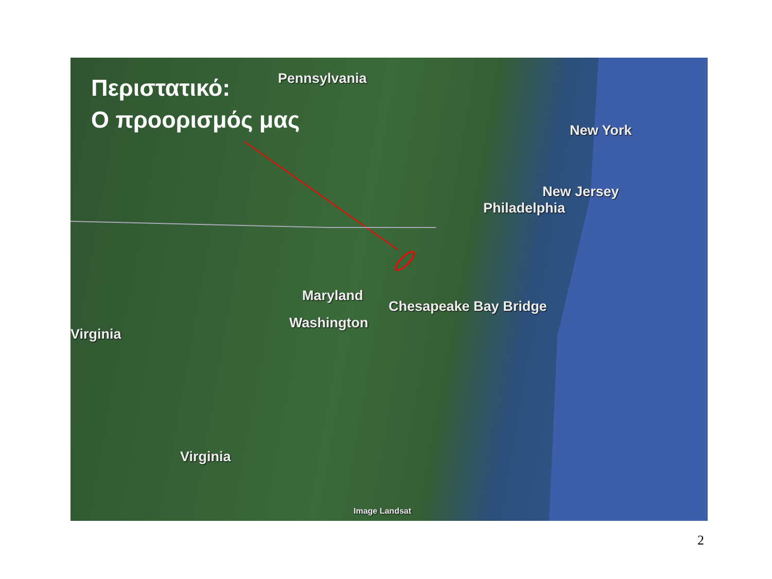Περιστατικό:
Ο προορισμός μας
Pennsylvania
New York
New Jersey
Philadelphia
Maryland
Chesapeake Bay Bridge
Washington
Virginia
Virginia
Image Landsat
2